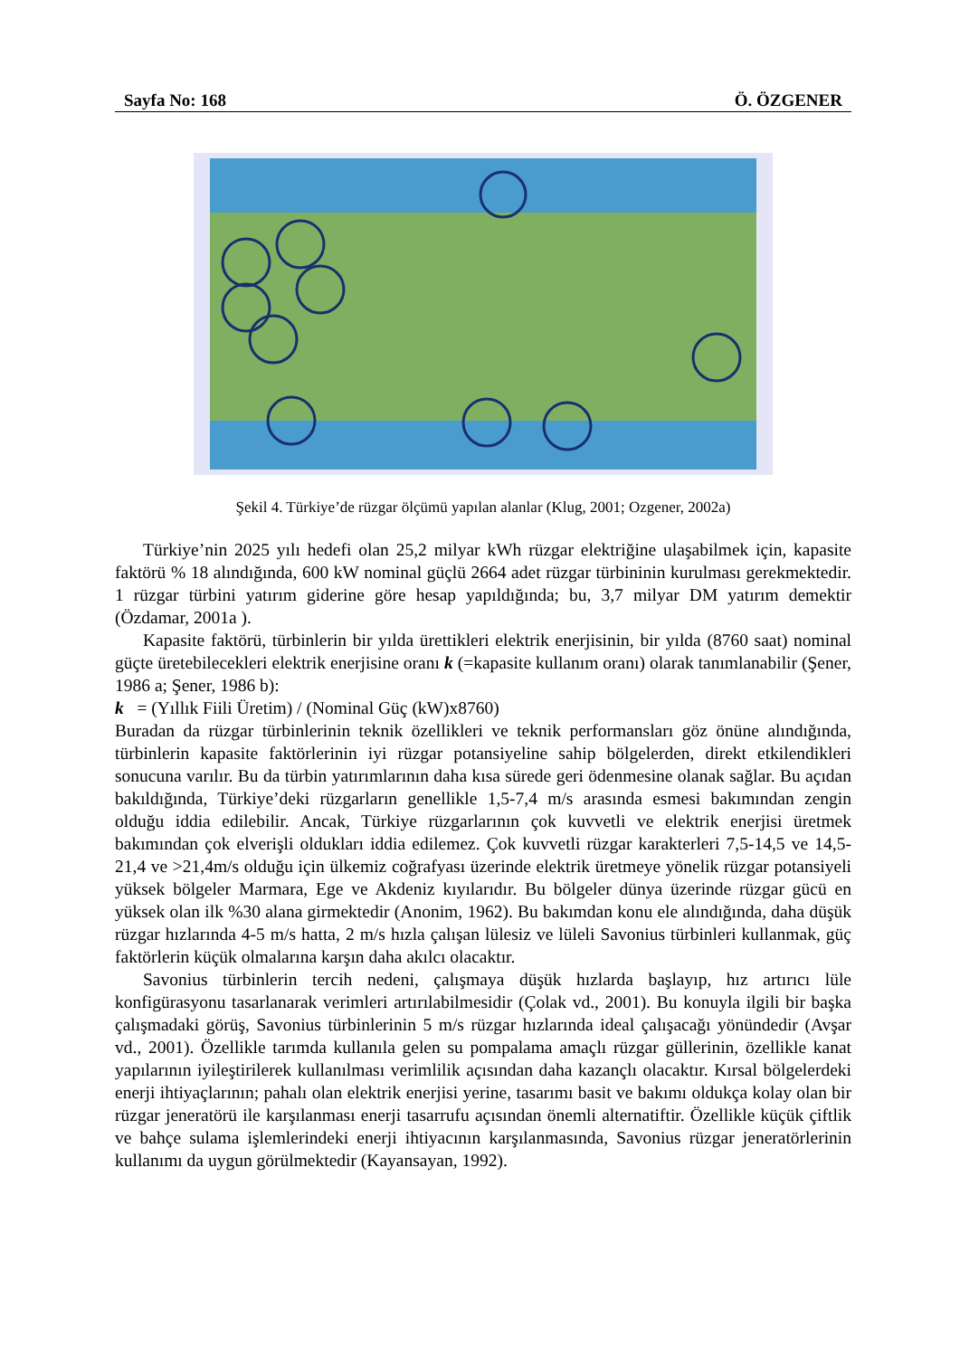Sayfa No: 168 Ö. ÖZGENER
Şekil 4. Türkiye’de rüzgar ölçümü yapılan alanlar (Klug, 2001; Ozgener, 2002a)
Türkiye’nin 2025 yılı hedefi olan 25,2 milyar kWh rüzgar elektriğine ulaşabilmek için, kapasite faktörü % 18 alındığında, 600 kW nominal güçlü 2664 adet rüzgar türbininin kurulması gerekmektedir. 1 rüzgar türbini yatırım giderine göre hesap yapıldığında; bu, 3,7 milyar DM yatırım demektir (Özdamar, 2001a ).
Kapasite faktörü, türbinlerin bir yılda ürettikleri elektrik enerjisinin, bir yılda (8760 saat) nominal güçte üretebilecekleri elektrik enerjisine oranı k (=kapasite kullanım oranı) olarak tanımlanabilir (Şener, 1986 a; Şener, 1986 b):
k = (Yıllık Fiili Üretim) / (Nominal Güç (kW)x8760)
Buradan da rüzgar türbinlerinin teknik özellikleri ve teknik performansları göz önüne alındığında, türbinlerin kapasite faktörlerinin iyi rüzgar potansiyeline sahip bölgelerden, direkt etkilendikleri sonucuna varılır. Bu da türbin yatırımlarının daha kısa sürede geri ödenmesine olanak sağlar. Bu açıdan bakıldığında, Türkiye’deki rüzgarların genellikle 1,5-7,4 m/s arasında esmesi bakımından zengin olduğu iddia edilebilir. Ancak, Türkiye rüzgarlarının çok kuvvetli ve elektrik enerjisi üretmek bakımından çok elverişli oldukları iddia edilemez. Çok kuvvetli rüzgar karakterleri 7,5-14,5 ve 14,5-21,4 ve >21,4m/s olduğu için ülkemiz coğrafyası üzerinde elektrik üretmeye yönelik rüzgar potansiyeli yüksek bölgeler Marmara, Ege ve Akdeniz kıyılarıdır. Bu bölgeler dünya üzerinde rüzgar gücü en yüksek olan ilk %30 alana girmektedir (Anonim, 1962). Bu bakımdan konu ele alındığında, daha düşük rüzgar hızlarında 4-5 m/s hatta, 2 m/s hızla çalışan lülesiz ve lüleli Savonius türbinleri kullanmak, güç faktörlerin küçük olmalarına karşın daha akılcı olacaktır.
Savonius türbinlerin tercih nedeni, çalışmaya düşük hızlarda başlayıp, hız artırıcı lüle konfigürasyonu tasarlanarak verimleri artırılabilmesidir (Çolak vd., 2001). Bu konuyla ilgili bir başka çalışmadaki görüş, Savonius türbinlerinin 5 m/s rüzgar hızlarında ideal çalışacağı yönündedir (Avşar vd., 2001). Özellikle tarımda kullanıla gelen su pompalama amaçlı rüzgar güllerinin, özellikle kanat yapılarının iyileştirilerek kullanılması verimlilik açısından daha kazançlı olacaktır. Kırsal bölgelerdeki enerji ihtiyaçlarının; pahalı olan elektrik enerjisi yerine, tasarımı basit ve bakımı oldukça kolay olan bir rüzgar jeneratörü ile karşılanması enerji tasarrufu açısından önemli alternatiftir. Özellikle küçük çiftlik ve bahçe sulama işlemlerindeki enerji ihtiyacının karşılanmasında, Savonius rüzgar jeneratörlerinin kullanımı da uygun görülmektedir (Kayansayan, 1992).